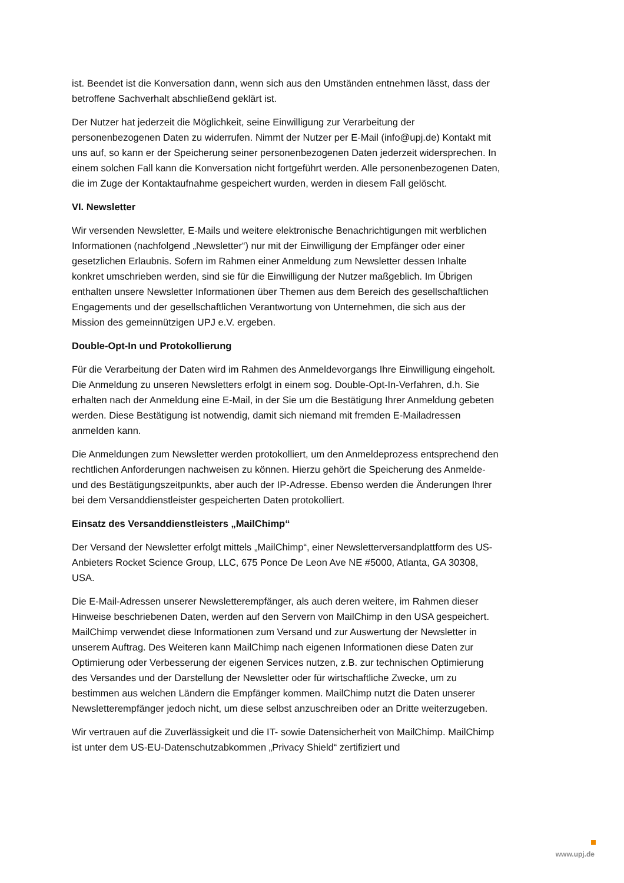ist. Beendet ist die Konversation dann, wenn sich aus den Umständen entnehmen lässt, dass der betroffene Sachverhalt abschließend geklärt ist.
Der Nutzer hat jederzeit die Möglichkeit, seine Einwilligung zur Verarbeitung der personenbezogenen Daten zu widerrufen. Nimmt der Nutzer per E-Mail (info@upj.de) Kontakt mit uns auf, so kann er der Speicherung seiner personenbezogenen Daten jederzeit widersprechen. In einem solchen Fall kann die Konversation nicht fortgeführt werden. Alle personenbezogenen Daten, die im Zuge der Kontaktaufnahme gespeichert wurden, werden in diesem Fall gelöscht.
VI. Newsletter
Wir versenden Newsletter, E-Mails und weitere elektronische Benachrichtigungen mit werblichen Informationen (nachfolgend „Newsletter“) nur mit der Einwilligung der Empfänger oder einer gesetzlichen Erlaubnis. Sofern im Rahmen einer Anmeldung zum Newsletter dessen Inhalte konkret umschrieben werden, sind sie für die Einwilligung der Nutzer maßgeblich. Im Übrigen enthalten unsere Newsletter Informationen über Themen aus dem Bereich des gesellschaftlichen Engagements und der gesellschaftlichen Verantwortung von Unternehmen, die sich aus der Mission des gemeinnützigen UPJ e.V. ergeben.
Double-Opt-In und Protokollierung
Für die Verarbeitung der Daten wird im Rahmen des Anmeldevorgangs Ihre Einwilligung eingeholt. Die Anmeldung zu unseren Newsletters erfolgt in einem sog. Double-Opt-In-Verfahren, d.h. Sie erhalten nach der Anmeldung eine E-Mail, in der Sie um die Bestätigung Ihrer Anmeldung gebeten werden. Diese Bestätigung ist notwendig, damit sich niemand mit fremden E-Mailadressen anmelden kann.
Die Anmeldungen zum Newsletter werden protokolliert, um den Anmeldeprozess entsprechend den rechtlichen Anforderungen nachweisen zu können. Hierzu gehört die Speicherung des Anmelde- und des Bestätigungszeitpunkts, aber auch der IP-Adresse. Ebenso werden die Änderungen Ihrer bei dem Versanddienstleister gespeicherten Daten protokolliert.
Einsatz des Versanddienstleisters „MailChimp“
Der Versand der Newsletter erfolgt mittels „MailChimp“, einer Newsletterversandplattform des US-Anbieters Rocket Science Group, LLC, 675 Ponce De Leon Ave NE #5000, Atlanta, GA 30308, USA.
Die E-Mail-Adressen unserer Newsletterempfänger, als auch deren weitere, im Rahmen dieser Hinweise beschriebenen Daten, werden auf den Servern von MailChimp in den USA gespeichert. MailChimp verwendet diese Informationen zum Versand und zur Auswertung der Newsletter in unserem Auftrag. Des Weiteren kann MailChimp nach eigenen Informationen diese Daten zur Optimierung oder Verbesserung der eigenen Services nutzen, z.B. zur technischen Optimierung des Versandes und der Darstellung der Newsletter oder für wirtschaftliche Zwecke, um zu bestimmen aus welchen Ländern die Empfänger kommen. MailChimp nutzt die Daten unserer Newsletterempfänger jedoch nicht, um diese selbst anzuschreiben oder an Dritte weiterzugeben.
Wir vertrauen auf die Zuverlässigkeit und die IT- sowie Datensicherheit von MailChimp. MailChimp ist unter dem US-EU-Datenschutzabkommen „Privacy Shield“ zertifiziert und
www.upj.de